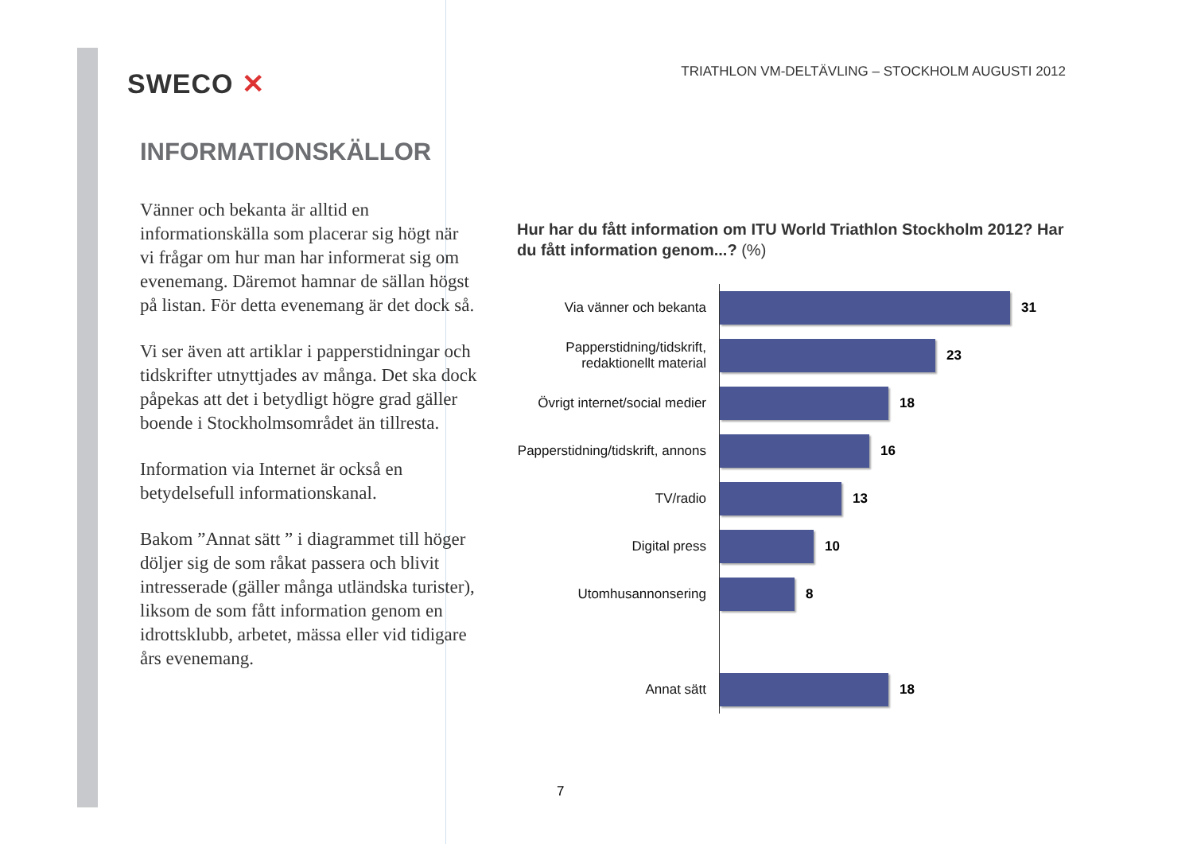SWECO ✕
INFORMATIONSKÄLLOR
Vänner och bekanta är alltid en informationskälla som placerar sig högt när vi frågar om hur man har informerat sig om evenemang. Däremot hamnar de sällan högst på listan. För detta evenemang är det dock så.
Vi ser även att artiklar i papperstidningar och tidskrifter utnyttjades av många. Det ska dock påpekas att det i betydligt högre grad gäller boende i Stockholmsområdet än tillresta.
Information via Internet är också en betydelsefull informationskanal.
Bakom ”Annat sätt ” i diagrammet till höger döljer sig de som råkat passera och blivit intresserade (gäller många utländska turister), liksom de som fått information genom en idrottsklubb, arbetet, mässa eller vid tidigare års evenemang.
TRIATHLON VM-DELTÄVLING – STOCKHOLM AUGUSTI 2012
Hur har du fått information om ITU World Triathlon Stockholm 2012? Har du fått information genom...? (%)
Via vänner och bekanta
31
Papperstidning/tidskrift, redaktionellt material
23
Övrigt internet/social medier
18
Papperstidning/tidskrift, annons
16
TV/radio
13
Digital press
10
Utomhusannonsering
8
Annat sätt
18
7